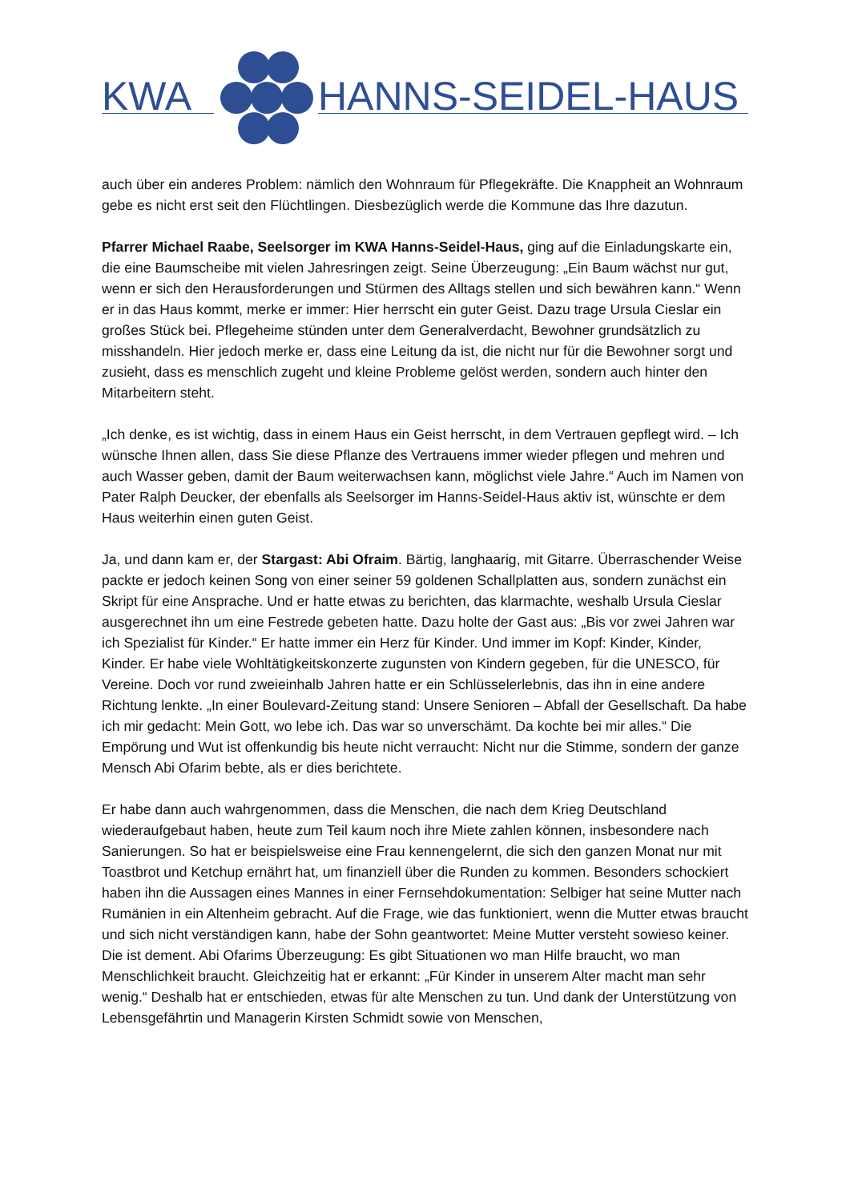KWA HANNS-SEIDEL-HAUS
auch über ein anderes Problem: nämlich den Wohnraum für Pflegekräfte. Die Knappheit an Wohnraum gebe es nicht erst seit den Flüchtlingen. Diesbezüglich werde die Kommune das Ihre dazutun.
Pfarrer Michael Raabe, Seelsorger im KWA Hanns-Seidel-Haus, ging auf die Einladungskarte ein, die eine Baumscheibe mit vielen Jahresringen zeigt. Seine Überzeugung: „Ein Baum wächst nur gut, wenn er sich den Herausforderungen und Stürmen des Alltags stellen und sich bewähren kann.“ Wenn er in das Haus kommt, merke er immer: Hier herrscht ein guter Geist. Dazu trage Ursula Cieslar ein großes Stück bei. Pflegeheime stünden unter dem Generalverdacht, Bewohner grundsätzlich zu misshandeln. Hier jedoch merke er, dass eine Leitung da ist, die nicht nur für die Bewohner sorgt und zusieht, dass es menschlich zugeht und kleine Probleme gelöst werden, sondern auch hinter den Mitarbeitern steht.
„Ich denke, es ist wichtig, dass in einem Haus ein Geist herrscht, in dem Vertrauen gepflegt wird. – Ich wünsche Ihnen allen, dass Sie diese Pflanze des Vertrauens immer wieder pflegen und mehren und auch Wasser geben, damit der Baum weiterwachsen kann, möglichst viele Jahre.“ Auch im Namen von Pater Ralph Deucker, der ebenfalls als Seelsorger im Hanns-Seidel-Haus aktiv ist, wünschte er dem Haus weiterhin einen guten Geist.
Ja, und dann kam er, der Stargast: Abi Ofraim. Bärtig, langhaarig, mit Gitarre. Überraschender Weise packte er jedoch keinen Song von einer seiner 59 goldenen Schallplatten aus, sondern zunächst ein Skript für eine Ansprache. Und er hatte etwas zu berichten, das klarmachte, weshalb Ursula Cieslar ausgerechnet ihn um eine Festrede gebeten hatte. Dazu holte der Gast aus: „Bis vor zwei Jahren war ich Spezialist für Kinder.“ Er hatte immer ein Herz für Kinder. Und immer im Kopf: Kinder, Kinder, Kinder. Er habe viele Wohltätigkeitskonzerte zugunsten von Kindern gegeben, für die UNESCO, für Vereine. Doch vor rund zweieinhalb Jahren hatte er ein Schlüsselerlebnis, das ihn in eine andere Richtung lenkte. „In einer Boulevard-Zeitung stand: Unsere Senioren – Abfall der Gesellschaft. Da habe ich mir gedacht: Mein Gott, wo lebe ich. Das war so unverschämt. Da kochte bei mir alles.“ Die Empörung und Wut ist offenkundig bis heute nicht verraucht: Nicht nur die Stimme, sondern der ganze Mensch Abi Ofarim bebte, als er dies berichtete.
Er habe dann auch wahrgenommen, dass die Menschen, die nach dem Krieg Deutschland wiederaufgebaut haben, heute zum Teil kaum noch ihre Miete zahlen können, insbesondere nach Sanierungen. So hat er beispielsweise eine Frau kennengelernt, die sich den ganzen Monat nur mit Toastbrot und Ketchup ernährt hat, um finanziell über die Runden zu kommen. Besonders schockiert haben ihn die Aussagen eines Mannes in einer Fernsehdokumentation: Selbiger hat seine Mutter nach Rumänien in ein Altenheim gebracht. Auf die Frage, wie das funktioniert, wenn die Mutter etwas braucht und sich nicht verständigen kann, habe der Sohn geantwortet: Meine Mutter versteht sowieso keiner. Die ist dement. Abi Ofarims Überzeugung: Es gibt Situationen wo man Hilfe braucht, wo man Menschlichkeit braucht. Gleichzeitig hat er erkannt: „Für Kinder in unserem Alter macht man sehr wenig.“ Deshalb hat er entschieden, etwas für alte Menschen zu tun. Und dank der Unterstützung von Lebensgefährtin und Managerin Kirsten Schmidt sowie von Menschen,